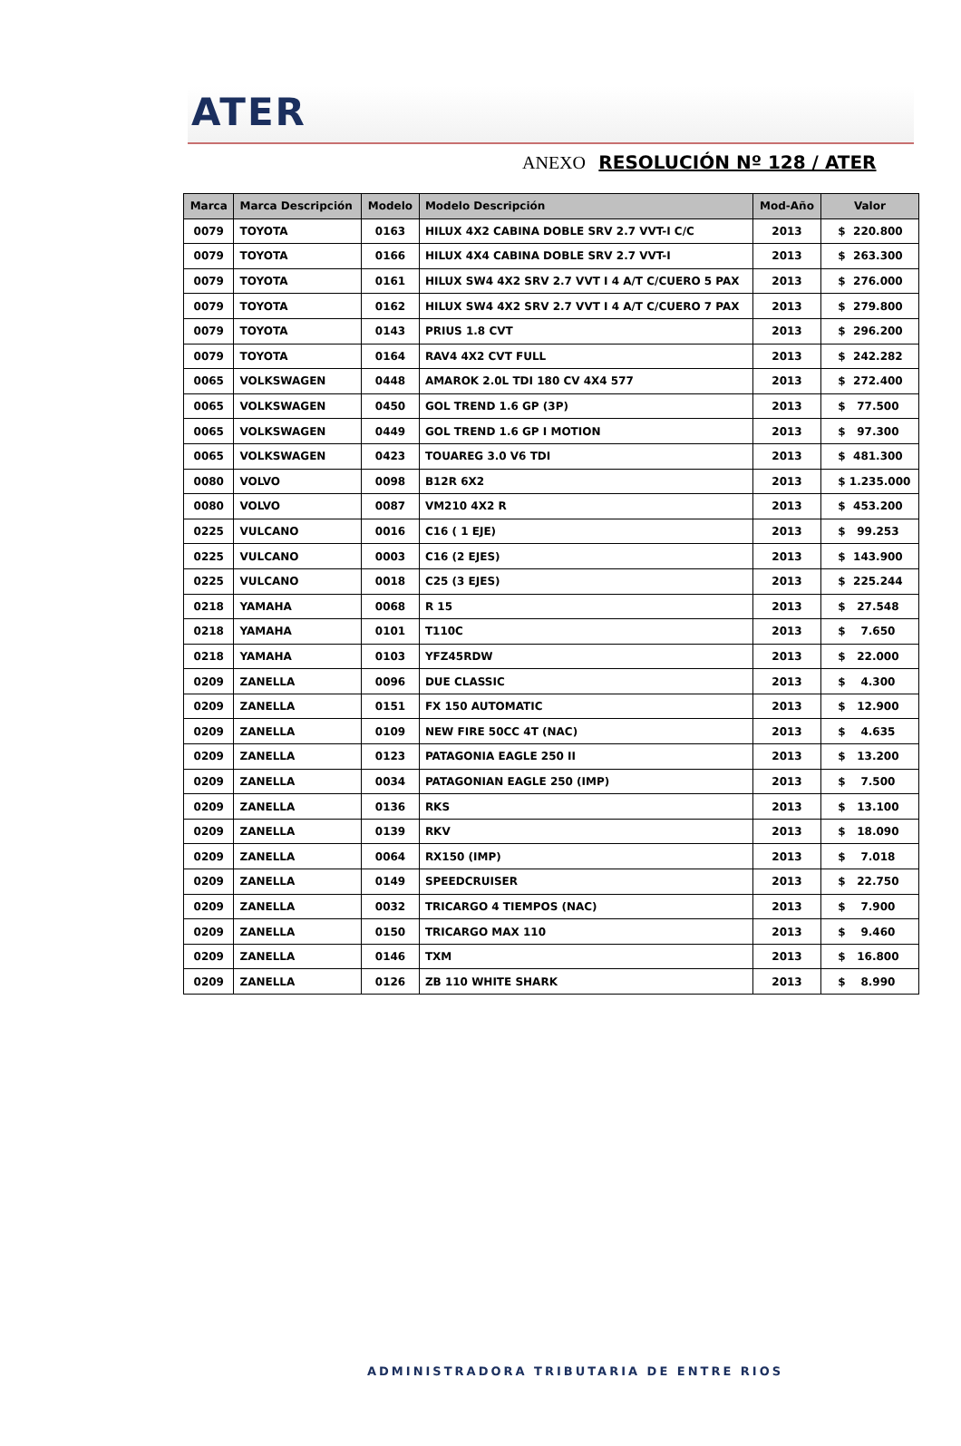ATER
ANEXO RESOLUCIÓN Nº 128 / ATER
| Marca | Marca Descripción | Modelo | Modelo Descripción | Mod-Año | Valor |
| --- | --- | --- | --- | --- | --- |
| 0079 | TOYOTA | 0163 | HILUX 4X2 CABINA DOBLE SRV 2.7 VVT-I C/C | 2013 | $ 220.800 |
| 0079 | TOYOTA | 0166 | HILUX 4X4 CABINA DOBLE SRV 2.7 VVT-I | 2013 | $ 263.300 |
| 0079 | TOYOTA | 0161 | HILUX SW4 4X2 SRV 2.7 VVT I 4 A/T C/CUERO 5 PAX | 2013 | $ 276.000 |
| 0079 | TOYOTA | 0162 | HILUX SW4 4X2 SRV 2.7 VVT I 4 A/T C/CUERO 7 PAX | 2013 | $ 279.800 |
| 0079 | TOYOTA | 0143 | PRIUS 1.8 CVT | 2013 | $ 296.200 |
| 0079 | TOYOTA | 0164 | RAV4 4X2 CVT FULL | 2013 | $ 242.282 |
| 0065 | VOLKSWAGEN | 0448 | AMAROK 2.0L TDI 180 CV 4X4 577 | 2013 | $ 272.400 |
| 0065 | VOLKSWAGEN | 0450 | GOL TREND 1.6 GP (3P) | 2013 | $ 77.500 |
| 0065 | VOLKSWAGEN | 0449 | GOL TREND 1.6 GP I MOTION | 2013 | $ 97.300 |
| 0065 | VOLKSWAGEN | 0423 | TOUAREG 3.0 V6 TDI | 2013 | $ 481.300 |
| 0080 | VOLVO | 0098 | B12R 6X2 | 2013 | $ 1.235.000 |
| 0080 | VOLVO | 0087 | VM210 4X2 R | 2013 | $ 453.200 |
| 0225 | VULCANO | 0016 | C16 ( 1 EJE) | 2013 | $ 99.253 |
| 0225 | VULCANO | 0003 | C16 (2 EJES) | 2013 | $ 143.900 |
| 0225 | VULCANO | 0018 | C25 (3 EJES) | 2013 | $ 225.244 |
| 0218 | YAMAHA | 0068 | R 15 | 2013 | $ 27.548 |
| 0218 | YAMAHA | 0101 | T110C | 2013 | $ 7.650 |
| 0218 | YAMAHA | 0103 | YFZ45RDW | 2013 | $ 22.000 |
| 0209 | ZANELLA | 0096 | DUE CLASSIC | 2013 | $ 4.300 |
| 0209 | ZANELLA | 0151 | FX 150 AUTOMATIC | 2013 | $ 12.900 |
| 0209 | ZANELLA | 0109 | NEW FIRE 50CC 4T (NAC) | 2013 | $ 4.635 |
| 0209 | ZANELLA | 0123 | PATAGONIA EAGLE 250 II | 2013 | $ 13.200 |
| 0209 | ZANELLA | 0034 | PATAGONIAN EAGLE 250 (IMP) | 2013 | $ 7.500 |
| 0209 | ZANELLA | 0136 | RKS | 2013 | $ 13.100 |
| 0209 | ZANELLA | 0139 | RKV | 2013 | $ 18.090 |
| 0209 | ZANELLA | 0064 | RX150 (IMP) | 2013 | $ 7.018 |
| 0209 | ZANELLA | 0149 | SPEEDCRUISER | 2013 | $ 22.750 |
| 0209 | ZANELLA | 0032 | TRICARGO 4 TIEMPOS (NAC) | 2013 | $ 7.900 |
| 0209 | ZANELLA | 0150 | TRICARGO MAX 110 | 2013 | $ 9.460 |
| 0209 | ZANELLA | 0146 | TXM | 2013 | $ 16.800 |
| 0209 | ZANELLA | 0126 | ZB 110 WHITE SHARK | 2013 | $ 8.990 |
ADMINISTRADORA TRIBUTARIA DE ENTRE RIOS